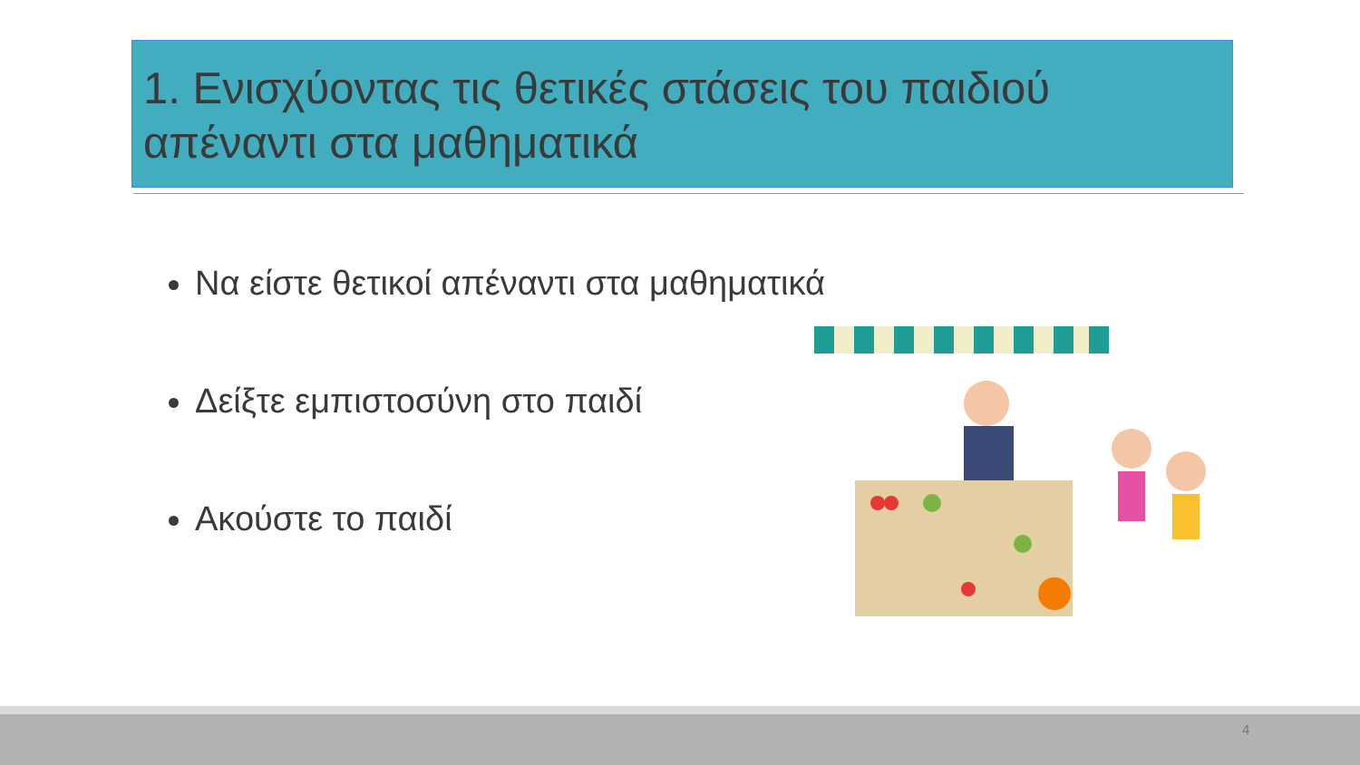1. Ενισχύοντας τις θετικές στάσεις του παιδιού απέναντι στα μαθηματικά
Να είστε θετικοί απέναντι στα μαθηματικά
Δείξτε εμπιστοσύνη στο παιδί
Ακούστε το παιδί
4